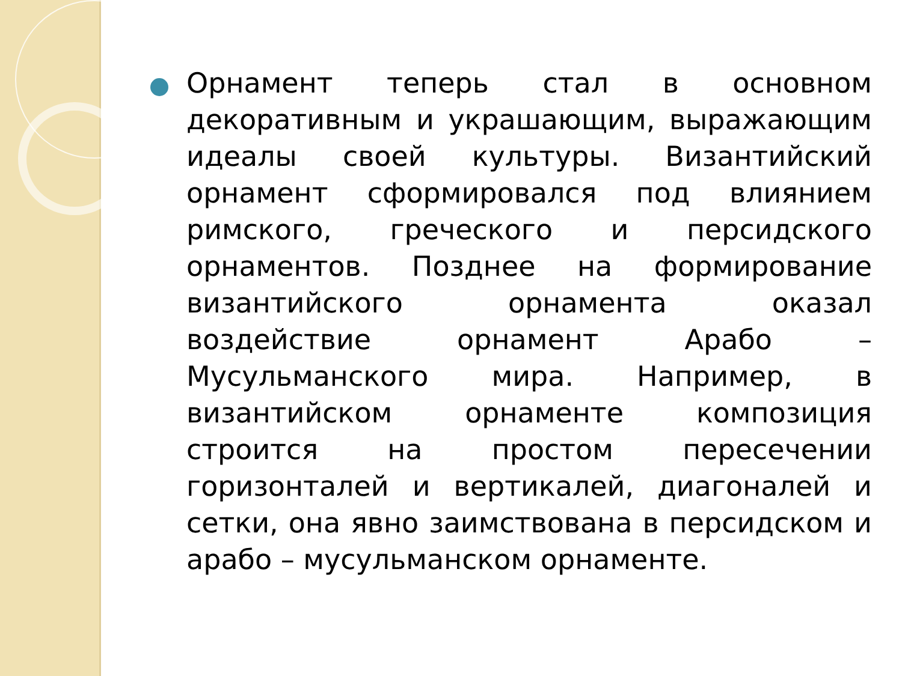Орнамент теперь стал в основном декоративным и украшающим, выражающим идеалы своей культуры. Византийский орнамент сформировался под влиянием римского, греческого и персидского орнаментов. Позднее на формирование византийского орнамента оказал воздействие орнамент Арабо – Мусульманского мира. Например, в византийском орнаменте композиция строится на простом пересечении горизонталей и вертикалей, диагоналей и сетки, она явно заимствована в персидском и арабо – мусульманском орнаменте.